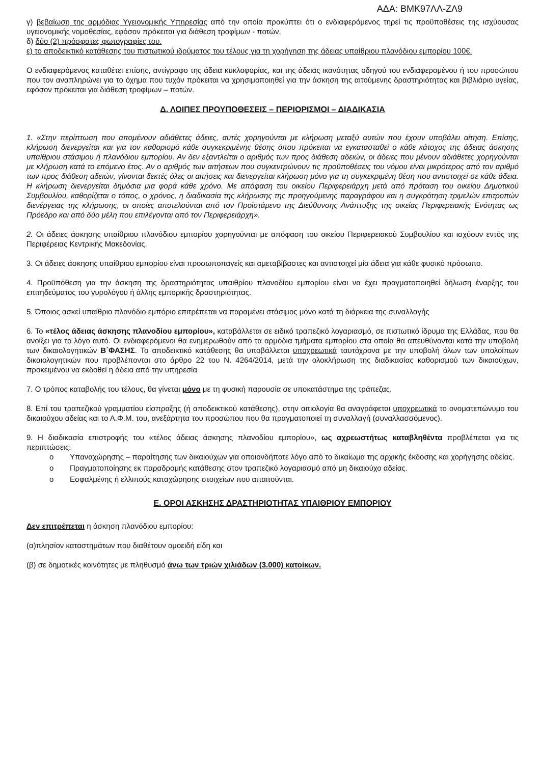ΑΔΑ: ΒΜΚ97ΛΛ-ΖΛ9
γ) βεβαίωση της αρμόδιας Υγειονομικής Υπηρεσίας από την οποία προκύπτει ότι ο ενδιαφερόμενος τηρεί τις προϋποθέσεις της ισχύουσας υγειονομικής νομοθεσίας, εφόσον πρόκειται για διάθεση τροφίμων - ποτών,
δ) δύο (2) πρόσφατες φωτογραφίες του.
ε) το αποδεικτικό κατάθεσης του πιστωτικού ιδρύματος του τέλους για τη χορήγηση της άδειας υπαίθριου πλανόδιου εμπορίου 100€.
Ο ενδιαφερόμενος καταθέτει επίσης, αντίγραφο της άδεια κυκλοφορίας, και της άδειας ικανότητας οδηγού του ενδιαφερομένου ή του προσώπου που τον αναπληρώνει για το όχημα που τυχόν πρόκειται να χρησιμοποιηθεί για την άσκηση της αιτούμενης δραστηριότητας και βιβλιάριο υγείας, εφόσον πρόκειται για διάθεση τροφίμων – ποτών.
Δ. ΛΟΙΠΕΣ ΠΡΟΥΠΟΘΕΣΕΙΣ – ΠΕΡΙΟΡΙΣΜΟΙ – ΔΙΑΔΙΚΑΣΙΑ
1. «Στην περίπτωση που απομένουν αδιάθετες άδειες, αυτές χορηγούνται με κλήρωση μεταξύ αυτών που έχουν υποβάλει αίτηση. Επίσης, κλήρωση διενεργείται και για τον καθορισμό κάθε συγκεκριμένης θέσης όπου πρόκειται να εγκατασταθεί ο κάθε κάτοχος της άδειας άσκησης υπαίθριου στάσιμου ή πλανόδιου εμπορίου. Αν δεν εξαντλείται ο αριθμός των προς διάθεση αδειών, οι άδειες που μένουν αδιάθετες χορηγούνται με κλήρωση κατά το επόμενο έτος. Αν ο αριθμός των αιτήσεων που συγκεντρώνουν τις προϋποθέσεις του νόμου είναι μικρότερος από τον αριθμό των προς διάθεση αδειών, γίνονται δεκτές όλες οι αιτήσεις και διενεργείται κλήρωση μόνο για τη συγκεκριμένη θέση που αντιστοιχεί σε κάθε άδεια. Η κλήρωση διενεργείται δημόσια μια φορά κάθε χρόνο. Με απόφαση του οικείου Περιφερειάρχη μετά από πρόταση του οικείου Δημοτικού Συμβουλίου, καθορίζεται ο τόπος, ο χρόνος, η διαδικασία της κλήρωσης της προηγούμενης παραγράφου και η συγκρότηση τριμελών επιτροπών διενέργειας της κλήρωσης, οι οποίες αποτελούνται από τον Προϊστάμενο της Διεύθυνσης Ανάπτυξης της οικείας Περιφερειακής Ενότητας ως Πρόεδρο και από δύο μέλη που επιλέγονται από τον Περιφερειάρχη».
2. Οι άδειες άσκησης υπαίθριου πλανόδιου εμπορίου χορηγούνται με απόφαση του οικείου Περιφερειακού Συμβουλίου και ισχύουν εντός της Περιφέρειας Κεντρικής Μακεδονίας.
3. Οι άδειες άσκησης υπαίθριου εμπορίου είναι προσωποπαγείς και αμεταβίβαστες και αντιστοιχεί μία άδεια για κάθε φυσικό πρόσωπο.
4. Προϋπόθεση για την άσκηση της δραστηριότητας υπαιθρίου πλανοδίου εμπορίου είναι να έχει πραγματοποιηθεί δήλωση έναρξης του επιτηδεύματος του γυρολόγου ή άλλης εμπορικής δραστηριότητας.
5. Όποιος ασκεί υπαίθριο πλανόδιο εμπόριο επιτρέπεται να παραμένει στάσιμος μόνο κατά τη διάρκεια της συναλλαγής
6. Το «τέλος άδειας άσκησης πλανοδίου εμπορίου», καταβάλλεται σε ειδικό τραπεζικό λογαριασμό, σε πιστωτικό ίδρυμα της Ελλάδας, που θα ανοίξει για το λόγο αυτό. Οι ενδιαφερόμενοι θα ενημερωθούν από τα αρμόδια τμήματα εμπορίου στα οποία θα απευθύνονται κατά την υποβολή των δικαιολογητικών Β΄ΦΑΣΗΣ. Το αποδεικτικό κατάθεσης θα υποβάλλεται υποχρεωτικά ταυτόχρονα με την υποβολή όλων των υπολοίπων δικαιολογητικών που προβλέπονται στο άρθρο 22 του Ν. 4264/2014, μετά την ολοκλήρωση της διαδικασίας καθορισμού των δικαιούχων, προκειμένου να εκδοθεί η άδεια από την υπηρεσία
7. Ο τρόπος καταβολής του τέλους, θα γίνεται μόνο με τη φυσική παρουσία σε υποκατάστημα της τράπεζας.
8. Επί του τραπεζικού γραμματίου είσπραξης (ή αποδεικτικού κατάθεσης), στην αιτιολογία θα αναγράφεται υποχρεωτικά το ονοματεπώνυμο του δικαιούχου αδείας και το Α.Φ.Μ. του, ανεξάρτητα του προσώπου που θα πραγματοποιεί τη συναλλαγή (συναλλασσόμενος).
9. Η διαδικασία επιστροφής του «τέλος άδειας άσκησης πλανοδίου εμπορίου», ως αχρεωστήτως καταβληθέντα προβλέπεται για τις περιπτώσεις:
o Υπαναχώρησης – παραίτησης των δικαιούχων για οποιονδήποτε λόγο από το δικαίωμα της αρχικής έκδοσης και χορήγησης αδείας.
o Πραγματοποίησης εκ παραδρομής κατάθεσης στον τραπεζικό λογαριασμό από μη δικαιούχο αδείας.
o Εσφαλμένης ή ελλιπούς καταχώρησης στοιχείων που απαιτούνται.
Ε. ΟΡΟΙ ΑΣΚΗΣΗΣ ΔΡΑΣΤΗΡΙΟΤΗΤΑΣ ΥΠΑΙΘΡΙΟΥ ΕΜΠΟΡΙΟΥ
Δεν επιτρέπεται η άσκηση πλανόδιου εμπορίου:
(α)πλησίον καταστημάτων που διαθέτουν ομοειδή είδη και
(β) σε δημοτικές κοινότητες με πληθυσμό άνω των τριών χιλιάδων (3.000) κατοίκων.